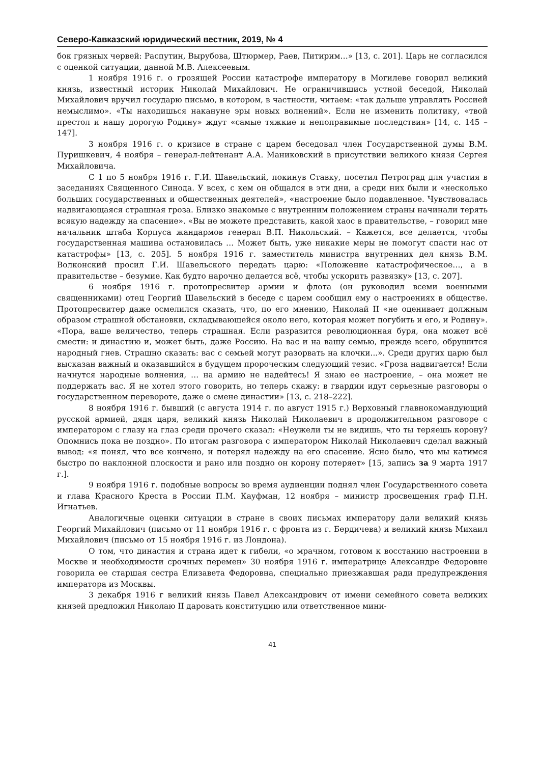Северо-Кавказский юридический вестник, 2019, № 4
бок грязных червей: Распутин, Вырубова, Штюрмер, Раев, Питирим…» [13, с. 201]. Царь не согласился с оценкой ситуации, данной М.В. Алексеевым.
1 ноября 1916 г. о грозящей России катастрофе императору в Могилеве говорил великий князь, известный историк Николай Михайлович. Не ограничившись устной беседой, Николай Михайлович вручил государю письмо, в котором, в частности, читаем: «так дальше управлять Россией немыслимо». «Ты находишься накануне эры новых волнений». Если не изменить политику, «твой престол и нашу дорогую Родину» ждут «самые тяжкие и непоправимые последствия» [14, с. 145 – 147].
3 ноября 1916 г. о кризисе в стране с царем беседовал член Государственной думы В.М. Пуришкевич, 4 ноября – генерал-лейтенант А.А. Маниковский в присутствии великого князя Сергея Михайловича.
С 1 по 5 ноября 1916 г. Г.И. Шавельский, покинув Ставку, посетил Петроград для участия в заседаниях Священного Синода. У всех, с кем он общался в эти дни, а среди них были и «несколько больших государственных и общественных деятелей», «настроение было подавленное. Чувствовалась надвигающаяся страшная гроза. Близко знакомые с внутренним положением страны начинали терять всякую надежду на спасение». «Вы не можете представить, какой хаос в правительстве, – говорил мне начальник штаба Корпуса жандармов генерал В.П. Никольский. – Кажется, все делается, чтобы государственная машина остановилась … Может быть, уже никакие меры не помогут спасти нас от катастрофы» [13, с. 205]. 5 ноября 1916 г. заместитель министра внутренних дел князь В.М. Волконский просил Г.И. Шавельского передать царю: «Положение катастрофическое…, а в правительстве – безумие. Как будто нарочно делается всё, чтобы ускорить развязку» [13, с. 207].
6 ноября 1916 г. протопресвитер армии и флота (он руководил всеми военными священниками) отец Георгий Шавельский в беседе с царем сообщил ему о настроениях в обществе. Протопресвитер даже осмелился сказать, что, по его мнению, Николай II «не оценивает должным образом страшной обстановки, складывающейся около него, которая может погубить и его, и Родину». «Пора, ваше величество, теперь страшная. Если разразится революционная буря, она может всё смести: и династию и, может быть, даже Россию. На вас и на вашу семью, прежде всего, обрушится народный гнев. Страшно сказать: вас с семьей могут разорвать на клочки...». Среди других царю был высказан важный и оказавшийся в будущем пророческим следующий тезис. «Гроза надвигается! Если начнутся народные волнения, … на армию не надейтесь! Я знаю ее настроение, – она может не поддержать вас. Я не хотел этого говорить, но теперь скажу: в гвардии идут серьезные разговоры о государственном перевороте, даже о смене династии» [13, с. 218–222].
8 ноября 1916 г. бывший (с августа 1914 г. по август 1915 г.) Верховный главнокомандующий русской армией, дядя царя, великий князь Николай Николаевич в продолжительном разговоре с императором с глазу на глаз среди прочего сказал: «Неужели ты не видишь, что ты теряешь корону? Опомнись пока не поздно». По итогам разговора с императором Николай Николаевич сделал важный вывод: «я понял, что все кончено, и потерял надежду на его спасение. Ясно было, что мы катимся быстро по наклонной плоскости и рано или поздно он корону потеряет» [15, запись за 9 марта 1917 г.].
9 ноября 1916 г. подобные вопросы во время аудиенции поднял член Государственного совета и глава Красного Креста в России П.М. Кауфман, 12 ноября – министр просвещения граф П.Н. Игнатьев.
Аналогичные оценки ситуации в стране в своих письмах императору дали великий князь Георгий Михайлович (письмо от 11 ноября 1916 г. с фронта из г. Бердичева) и великий князь Михаил Михайлович (письмо от 15 ноября 1916 г. из Лондона).
О том, что династия и страна идет к гибели, «о мрачном, готовом к восстанию настроении в Москве и необходимости срочных перемен» 30 ноября 1916 г. императрице Александре Федоровне говорила ее старшая сестра Елизавета Федоровна, специально приезжавшая ради предупреждения императора из Москвы.
3 декабря 1916 г великий князь Павел Александрович от имени семейного совета великих князей предложил Николаю II даровать конституцию или ответственное мини-
41